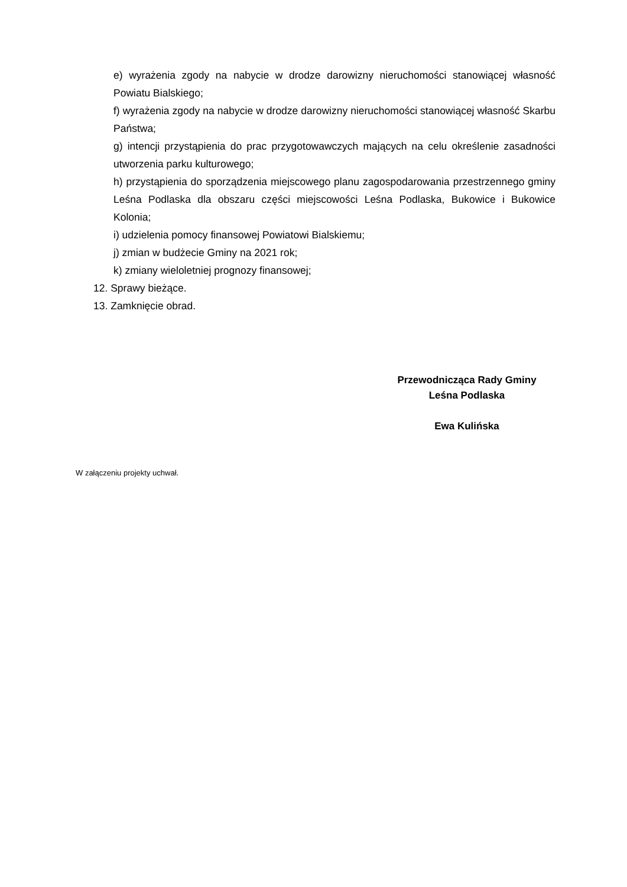e) wyrażenia zgody na nabycie w drodze darowizny nieruchomości stanowiącej własność Powiatu Bialskiego;
f) wyrażenia zgody na nabycie w drodze darowizny nieruchomości stanowiącej własność Skarbu Państwa;
g) intencji przystąpienia do prac przygotowawczych mających na celu określenie zasadności utworzenia parku kulturowego;
h) przystąpienia do sporządzenia miejscowego planu zagospodarowania przestrzennego gminy Leśna Podlaska dla obszaru części miejscowości Leśna Podlaska, Bukowice i Bukowice Kolonia;
i) udzielenia pomocy finansowej Powiatowi Bialskiemu;
j) zmian w budżecie Gminy na 2021 rok;
k) zmiany wieloletniej prognozy finansowej;
12. Sprawy bieżące.
13. Zamknięcie obrad.
Przewodnicząca Rady Gminy
Leśna Podlaska
Ewa Kulińska
W załączeniu projekty uchwał.